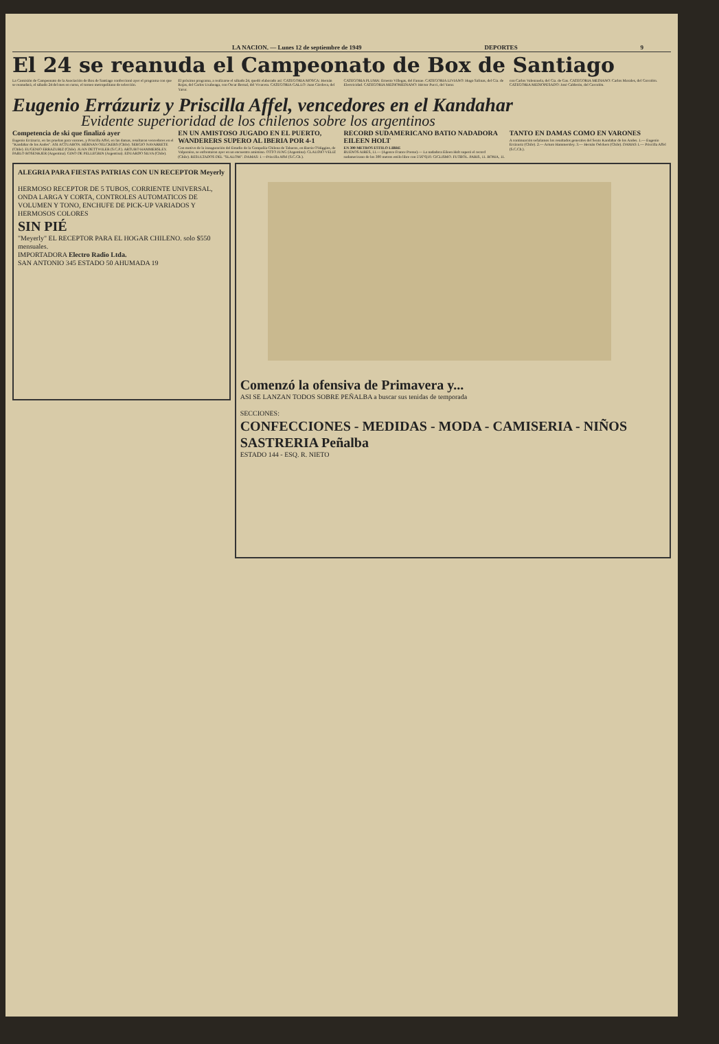LA NACION. — Lunes 12 de septiembre de 1949 DEPORTES 9
El 24 se reanuda el Campeonato de Box de Santiago
La Comisión de Campeonato de la Asociación de Box de Santiago confeccionó ayer el programa con que se reanudará, el sábado 24 del mes en curso, el torneo metropolitano de selección.
El próximo programa, a realizarse el sábado 24, quedó elaborado así: CATEGORIA MOSCA: Hernán Rojas, del Carlos Uzabeaga, con Oscar Bernal, del Vivaceta. CATEGORIA GALLO: Juan Córdova, del Yarur.
CATEGORIA PLUMA: Ernesto Villegas, del Famae. CATEGORIA LIVIANO: Hugo Salinas, del Cía. de Electricidad. CATEGORIA MEDIOMEDIANO: Héctor Pucci, del Yarur.
con Carlos Valenzuela, del Cía. de Gas. CATEGORIA MEDIANO: Carlos Morales, del Corcolén. CATEGORIA MEDIOPESADO: José Calderón, del Corcolén.
Eugenio Errázuriz y Priscilla Affel, vencedores en el Kandahar
Evidente superioridad de los chilenos sobre los argentinos
Competencia de ski que finalizó ayer
Eugenio Errázuriz, en las pruebas para varones, y Priscilla Affel, en las damas, resultaron vencedores en el "Kandahar de los Andes". ASI ACTUARON. HERNAN OELCKERS (Chile). SERGIO NAVARRETE (Chile). EUGENIO ERRAZURIZ (Chile). JUAN DETTWILER (S.C.P.). ARTURO HAMMERSLEY. PABLO ROSENKJER (Argentina). GINO DE PELLEGRIN (Argentina). EDUARDO SILVA (Chile).
EN UN AMISTOSO JUGADO EN EL PUERTO, WANDERERS SUPERO AL IBERIA POR 4-1
Con motivo de la inauguración del Estadio de la Compañía Chilena de Tabacos, en Barrio O'Higgins, de Valparaíso, se enfrentaron ayer en un encuentro amistoso. OTTO JUNG (Argentina). CLAUDIO VELIZ (Chile). RESULTADOS DEL "SLALOM". DAMAS: 1 —Priscilla Affel (S.C.Ch.).
RECORD SUDAMERICANO BATIO NADADORA EILEEN HOLT
EN 300 METROS ESTILO LIBRE
BUENOS AIRES, 11.— (Agence France Presse).— La nadadora Eileen Holt superó el record sudamericano de los 300 metros estilo libre con 5'56"6|10. CICLISMO. FUTBOL. PARIS, 11. ROMA, 11.
TANTO EN DAMAS COMO EN VARONES
A continuación señalamos los resultados generales del Sexto Kandahar de los Andes. 1.— Eugenio Errázuriz (Chile). 2.— Arturo Hammersley. 3.— Hernán Oelckers (Chile). DAMAS 1.— Priscilla Affel (S.C.Ch.).
ALEGRIA PARA FIESTAS PATRIAS CON UN RECEPTOR Meyerly
HERMOSO RECEPTOR DE 5 TUBOS, CORRIENTE UNIVERSAL, ONDA LARGA Y CORTA, CONTROLES AUTOMATICOS DE VOLUMEN Y TONO, ENCHUFE DE PICK-UP VARIADOS Y HERMOSOS COLORES
SIN PIÉ
"Meyerly" EL RECEPTOR PARA EL HOGAR CHILENO. solo $550 mensuales.
IMPORTADORA Electro Radio Ltda.
SAN ANTONIO 345 ESTADO 50 AHUMADA 19
Comenzó la ofensiva de Primavera y...
ASI SE LANZAN TODOS SOBRE PEÑALBA a buscar sus tenidas de temporada
SECCIONES:
CONFECCIONES - MEDIDAS - MODA - CAMISERIA - NIÑOS
SASTRERIA Peñalba
ESTADO 144 - ESQ. R. NIETO